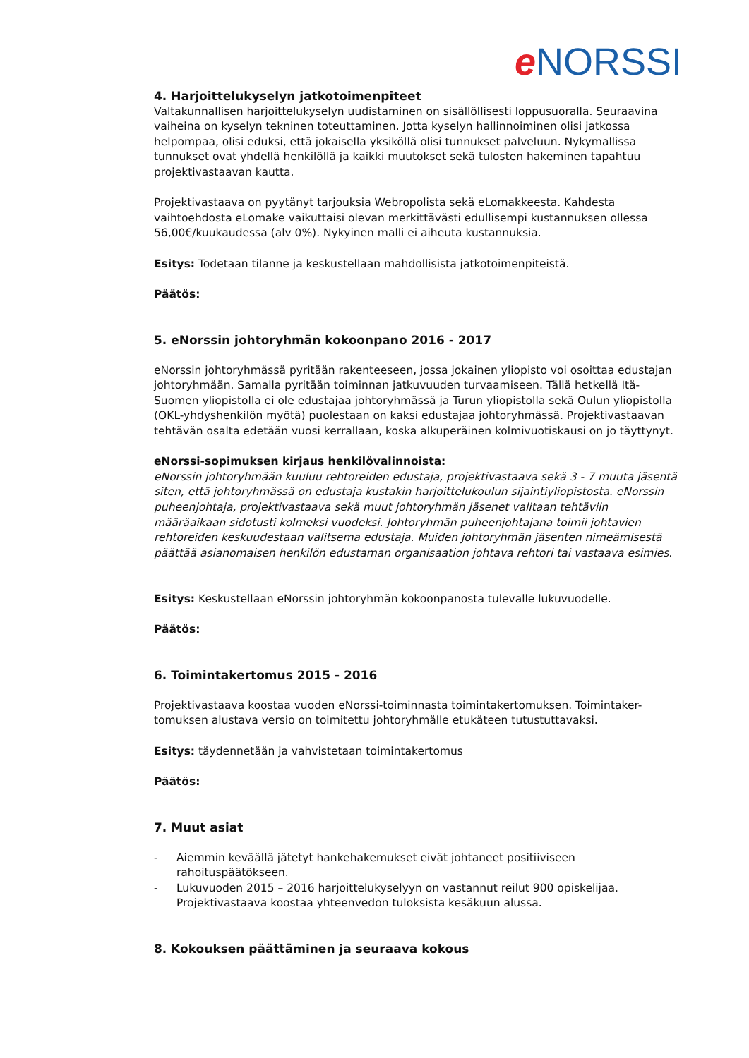e NORSSI
4. Harjoittelukyselyn jatkotoimenpiteet
Valtakunnallisen harjoittelukyselyn uudistaminen on sisällöllisesti loppusuoralla. Seuraavina vaiheina on kyselyn tekninen toteuttaminen. Jotta kyselyn hallinnoiminen olisi jatkossa helpompaa, olisi eduksi, että jokaisella yksiköllä olisi tunnukset palveluun. Nykymallissa tunnukset ovat yhdellä henkilöllä ja kaikki muutokset sekä tulosten hakeminen tapahtuu projektivastaavan kautta.
Projektivastaava on pyytänyt tarjouksia Webropolista sekä eLomakkeesta. Kahdesta vaihtoehdosta eLomake vaikuttaisi olevan merkittävästi edullisempi kustannuksen ollessa 56,00€/kuukaudessa (alv 0%). Nykyinen malli ei aiheuta kustannuksia.
Esitys: Todetaan tilanne ja keskustellaan mahdollisista jatkotoimenpiteistä.
Päätös:
5. eNorssin johtoryhmän kokoonpano 2016 - 2017
eNorssin johtoryhmässä pyritään rakenteeseen, jossa jokainen yliopisto voi osoittaa edustajan johtoryhmään. Samalla pyritään toiminnan jatkuvuuden turvaamiseen. Tällä hetkellä Itä-Suomen yliopistolla ei ole edustajaa johtoryhmässä ja Turun yliopistolla sekä Oulun yliopistolla (OKL-yhdyshenkilön myötä) puolestaan on kaksi edustajaa johtoryhmässä. Projektivastaavan tehtävän osalta edetään vuosi kerrallaan, koska alkuperäinen kolmivuotiskausi on jo täyttynyt.
eNorssi-sopimuksen kirjaus henkilövalinnoista:
eNorssin johtoryhmään kuuluu rehtoreiden edustaja, projektivastaava sekä 3 - 7 muuta jäsentä siten, että johtoryhmässä on edustaja kustakin harjoittelukoulun sijaintiyliopistosta. eNorssin puheenjohtaja, projektivastaava sekä muut johtoryhmän jäsenet valitaan tehtäviin määräaikaan sidotusti kolmeksi vuodeksi. Johtoryhmän puheenjohtajana toimii johtavien rehtoreiden keskuudestaan valitsema edustaja. Muiden johtoryhmän jäsenten nimeämisestä päättää asianomaisen henkilön edustaman organisaation johtava rehtori tai vastaava esimies.
Esitys: Keskustellaan eNorssin johtoryhmän kokoonpanosta tulevalle lukuvuodelle.
Päätös:
6. Toimintakertomus 2015 - 2016
Projektivastaava koostaa vuoden eNorssi-toiminnasta toimintakertomuksen. Toimintaker-tomuksen alustava versio on toimitettu johtoryhmälle etukäteen tutustuttavaksi.
Esitys: täydennetään ja vahvistetaan toimintakertomus
Päätös:
7. Muut asiat
- Aiemmin keväällä jätetyt hankehakemukset eivät johtaneet positiiviseen rahoituspäätökseen.
- Lukuvuoden 2015 – 2016 harjoittelukyselyyn on vastannut reilut 900 opiskelijaa. Projektivastaava koostaa yhteenvedon tuloksista kesäkuun alussa.
8. Kokouksen päättäminen ja seuraava kokous